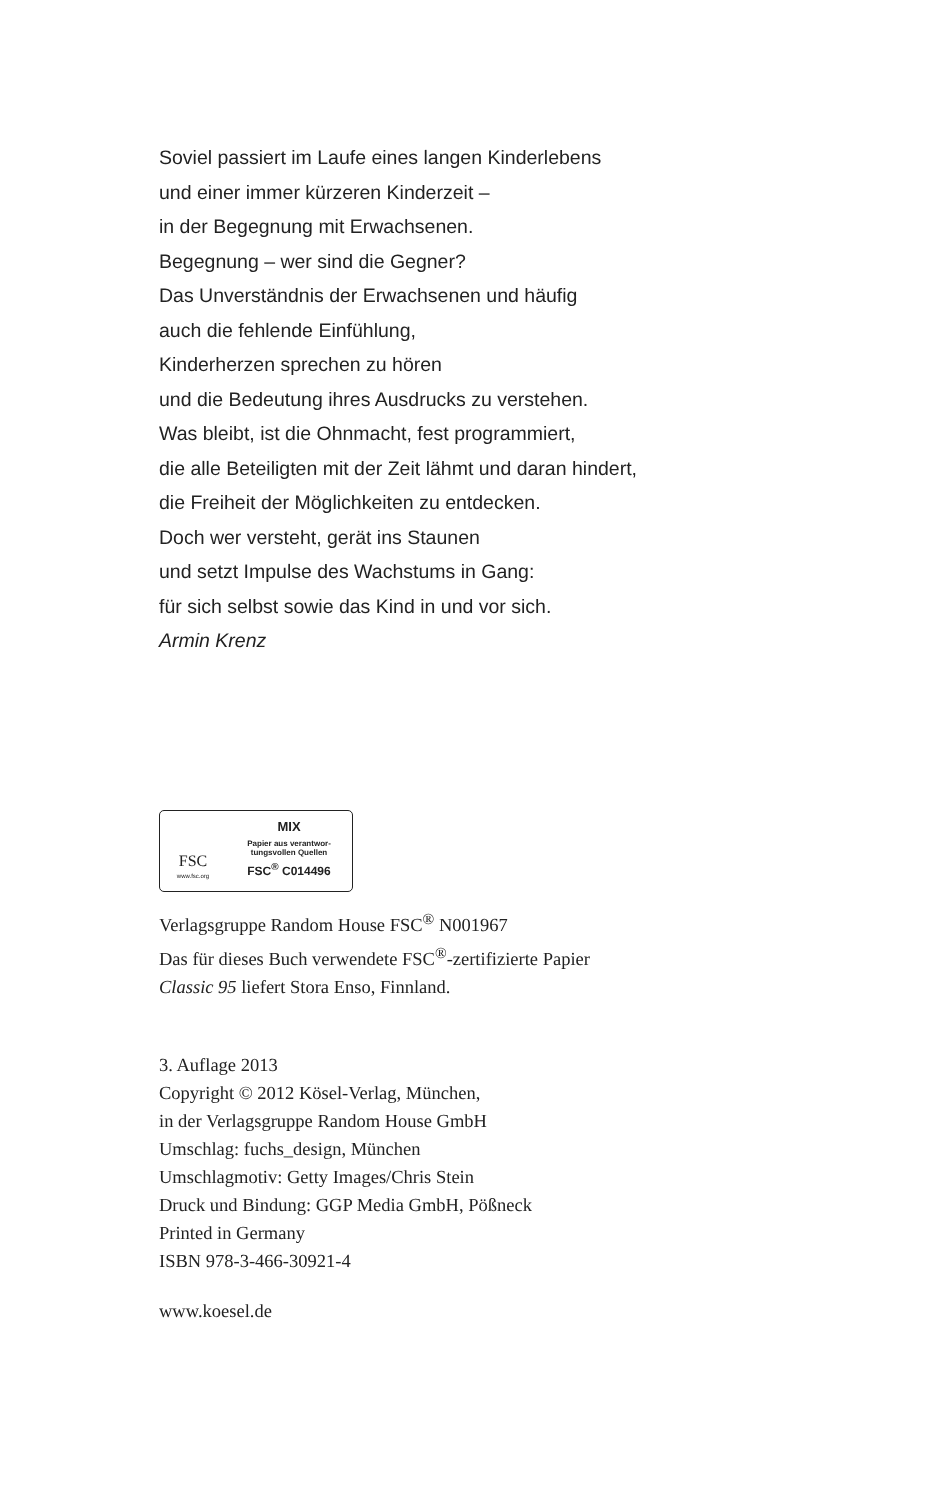Soviel passiert im Laufe eines langen Kinderlebens
und einer immer kürzeren Kinderzeit –
in der Begegnung mit Erwachsenen.
Begegnung – wer sind die Gegner?
Das Unverständnis der Erwachsenen und häufig
auch die fehlende Einfühlung,
Kinderherzen sprechen zu hören
und die Bedeutung ihres Ausdrucks zu verstehen.
Was bleibt, ist die Ohnmacht, fest programmiert,
die alle Beteiligten mit der Zeit lähmt und daran hindert,
die Freiheit der Möglichkeiten zu entdecken.
Doch wer versteht, gerät ins Staunen
und setzt Impulse des Wachstums in Gang:
für sich selbst sowie das Kind in und vor sich.
Armin Krenz
FSC
www.fsc.org
MIX
Papier aus verantwor-
tungsvollen Quellen
FSC<sup>®</sup> C014496
Verlagsgruppe Random House FSC<sup>®</sup> N001967
Das für dieses Buch verwendete FSC<sup>®</sup>-zertifizierte Papier
Classic 95 liefert Stora Enso, Finnland.
3. Auflage 2013
Copyright © 2012 Kösel-Verlag, München,
in der Verlagsgruppe Random House GmbH
Umschlag: fuchs_design, München
Umschlagmotiv: Getty Images/Chris Stein
Druck und Bindung: GGP Media GmbH, Pößneck
Printed in Germany
ISBN 978-3-466-30921-4
www.koesel.de